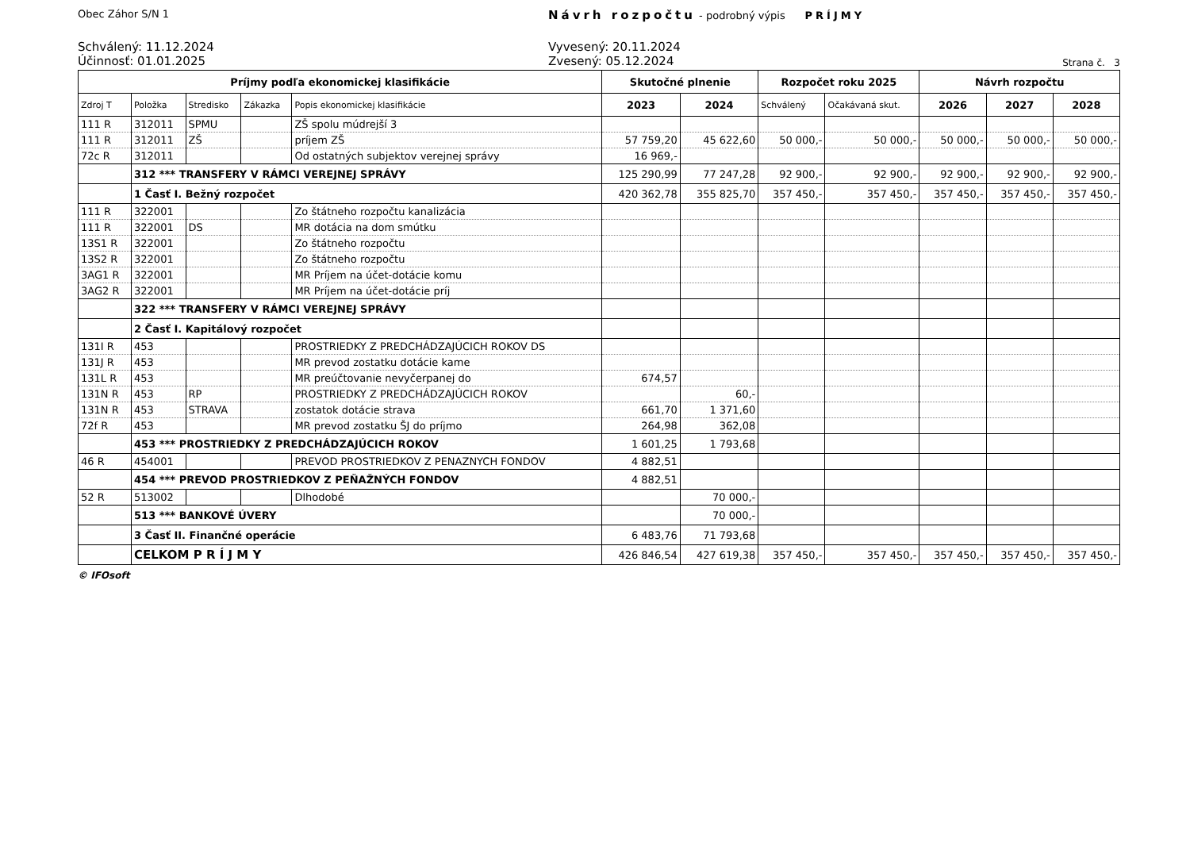Obec Záhor S/N 1
Návrh rozpočtu - podrobný výpis PRÍJMY
Schválený: 11.12.2024
Účinnosť: 01.01.2025
Vyvesený: 20.11.2024
Zvesený: 05.12.2024
Strana č. 3
| Príjmy podľa ekonomickej klasifikácie | | | | | Skutočné plnenie | | Rozpočet roku 2025 | | Návrh rozpočtu | | |
| --- | --- | --- | --- | --- | --- | --- | --- | --- | --- | --- | --- |
| Zdroj T | Položka | Stredisko | Zákazka | Popis ekonomickej klasifikácie | 2023 | 2024 | Schválený | Očakávaná skut. | 2026 | 2027 | 2028 |
| 111 R | 312011 | SPMU | | ZŠ spolu múdrejší 3 | | | | | | | |
| 111 R | 312011 | ZŠ | | príjem ZŠ | 57 759,20 | 45 622,60 | 50 000,- | 50 000,- | 50 000,- | 50 000,- | 50 000,- |
| 72c R | 312011 | | | Od ostatných subjektov verejnej správy | 16 969,- | | | | | | |
| | 312 *** TRANSFERY V RÁMCI VEREJNEJ SPRÁVY | | | | 125 290,99 | 77 247,28 | 92 900,- | 92 900,- | 92 900,- | 92 900,- | 92 900,- |
| | 1 Časť I. Bežný rozpočet | | | | 420 362,78 | 355 825,70 | 357 450,- | 357 450,- | 357 450,- | 357 450,- | 357 450,- |
| 111 R | 322001 | | | Zo štátneho rozpočtu kanalizácia | | | | | | | |
| 111 R | 322001 | DS | | MR dotácia na dom smútku | | | | | | | |
| 13S1 R | 322001 | | | Zo štátneho rozpočtu | | | | | | | |
| 13S2 R | 322001 | | | Zo štátneho rozpočtu | | | | | | | |
| 3AG1 R | 322001 | | | MR Príjem na účet-dotácie komu | | | | | | | |
| 3AG2 R | 322001 | | | MR Príjem na účet-dotácie príj | | | | | | | |
| | 322 *** TRANSFERY V RÁMCI VEREJNEJ SPRÁVY | | | | | | | | | | |
| | 2 Časť I. Kapitálový rozpočet | | | | | | | | | | |
| 131I R | 453 | | | PROSTRIEDKY Z PREDCHÁDZAJÚCICH ROKOV DS | | | | | | | |
| 131J R | 453 | | | MR prevod zostatku dotácie kame | | | | | | | |
| 131L R | 453 | | | MR preúčtovanie nevyčerpanej do | 674,57 | | | | | | |
| 131N R | 453 | RP | | PROSTRIEDKY Z PREDCHÁDZAJÚCICH ROKOV | | 60,- | | | | | |
| 131N R | 453 | STRAVA | | zostatok dotácie strava | 661,70 | 1 371,60 | | | | | |
| 72f R | 453 | | | MR prevod zostatku ŠJ do príjmo | 264,98 | 362,08 | | | | | |
| | 453 *** PROSTRIEDKY Z PREDCHÁDZAJÚCICH ROKOV | | | | 1 601,25 | 1 793,68 | | | | | |
| 46 R | 454001 | | | PREVOD PROSTRIEDKOV Z PENAZNYCH FONDOV | 4 882,51 | | | | | | |
| | 454 *** PREVOD PROSTRIEDKOV Z PEŇAŽNÝCH FONDOV | | | | 4 882,51 | | | | | | |
| 52 R | 513002 | | | Dlhodobé | | 70 000,- | | | | | |
| | 513 *** BANKOVÉ ÚVERY | | | | | 70 000,- | | | | | |
| | 3 Časť II. Finančné operácie | | | | 6 483,76 | 71 793,68 | | | | | |
| | CELKOM P R Í J M Y | | | | 426 846,54 | 427 619,38 | 357 450,- | 357 450,- | 357 450,- | 357 450,- | 357 450,- |
© IFOsoft